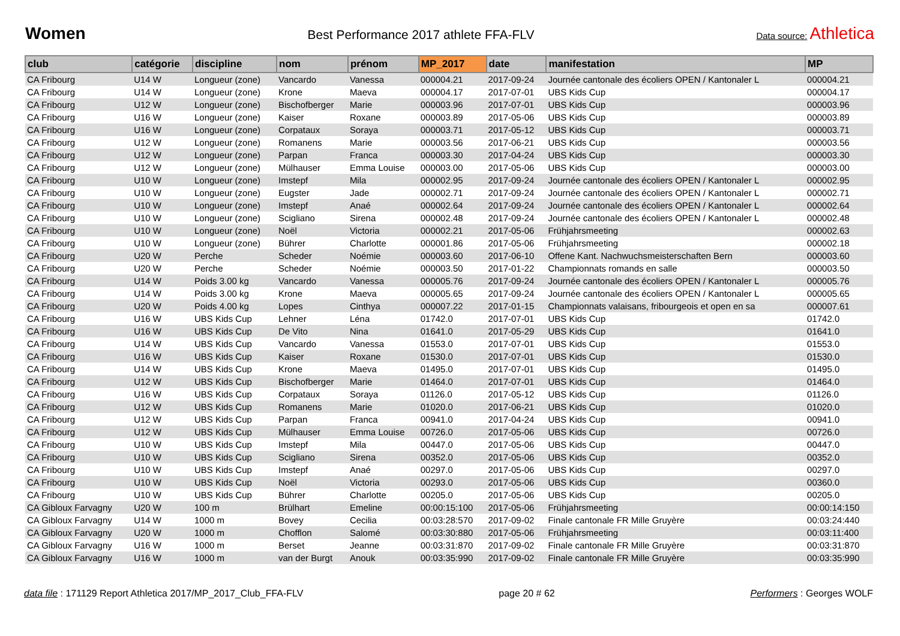Women
Best Performance 2017 athlete FFA-FLV
Data source: Athletica
| club | catégorie | discipline | nom | prénom | MP_2017 | date | manifestation | MP |
| --- | --- | --- | --- | --- | --- | --- | --- | --- |
| CA Fribourg | U14 W | Longueur (zone) | Vancardo | Vanessa | 000004.21 | 2017-09-24 | Journée cantonale des écoliers OPEN / Kantonaler L | 000004.21 |
| CA Fribourg | U14 W | Longueur (zone) | Krone | Maeva | 000004.17 | 2017-07-01 | UBS Kids Cup | 000004.17 |
| CA Fribourg | U12 W | Longueur (zone) | Bischofberger | Marie | 000003.96 | 2017-07-01 | UBS Kids Cup | 000003.96 |
| CA Fribourg | U16 W | Longueur (zone) | Kaiser | Roxane | 000003.89 | 2017-05-06 | UBS Kids Cup | 000003.89 |
| CA Fribourg | U16 W | Longueur (zone) | Corpataux | Soraya | 000003.71 | 2017-05-12 | UBS Kids Cup | 000003.71 |
| CA Fribourg | U12 W | Longueur (zone) | Romanens | Marie | 000003.56 | 2017-06-21 | UBS Kids Cup | 000003.56 |
| CA Fribourg | U12 W | Longueur (zone) | Parpan | Franca | 000003.30 | 2017-04-24 | UBS Kids Cup | 000003.30 |
| CA Fribourg | U12 W | Longueur (zone) | Mülhauser | Emma Louise | 000003.00 | 2017-05-06 | UBS Kids Cup | 000003.00 |
| CA Fribourg | U10 W | Longueur (zone) | Imstepf | Mila | 000002.95 | 2017-09-24 | Journée cantonale des écoliers OPEN / Kantonaler L | 000002.95 |
| CA Fribourg | U10 W | Longueur (zone) | Eugster | Jade | 000002.71 | 2017-09-24 | Journée cantonale des écoliers OPEN / Kantonaler L | 000002.71 |
| CA Fribourg | U10 W | Longueur (zone) | Imstepf | Anaé | 000002.64 | 2017-09-24 | Journée cantonale des écoliers OPEN / Kantonaler L | 000002.64 |
| CA Fribourg | U10 W | Longueur (zone) | Scigliano | Sirena | 000002.48 | 2017-09-24 | Journée cantonale des écoliers OPEN / Kantonaler L | 000002.48 |
| CA Fribourg | U10 W | Longueur (zone) | Noël | Victoria | 000002.21 | 2017-05-06 | Frühjahrsmeeting | 000002.63 |
| CA Fribourg | U10 W | Longueur (zone) | Bührer | Charlotte | 000001.86 | 2017-05-06 | Frühjahrsmeeting | 000002.18 |
| CA Fribourg | U20 W | Perche | Scheder | Noémie | 000003.60 | 2017-06-10 | Offene Kant. Nachwuchsmeisterschaften Bern | 000003.60 |
| CA Fribourg | U20 W | Perche | Scheder | Noémie | 000003.50 | 2017-01-22 | Championnats romands en salle | 000003.50 |
| CA Fribourg | U14 W | Poids 3.00 kg | Vancardo | Vanessa | 000005.76 | 2017-09-24 | Journée cantonale des écoliers OPEN / Kantonaler L | 000005.76 |
| CA Fribourg | U14 W | Poids 3.00 kg | Krone | Maeva | 000005.65 | 2017-09-24 | Journée cantonale des écoliers OPEN / Kantonaler L | 000005.65 |
| CA Fribourg | U20 W | Poids 4.00 kg | Lopes | Cinthya | 000007.22 | 2017-01-15 | Championnats valaisans, fribourgeois et open en sa | 000007.61 |
| CA Fribourg | U16 W | UBS Kids Cup | Lehner | Léna | 01742.0 | 2017-07-01 | UBS Kids Cup | 01742.0 |
| CA Fribourg | U16 W | UBS Kids Cup | De Vito | Nina | 01641.0 | 2017-05-29 | UBS Kids Cup | 01641.0 |
| CA Fribourg | U14 W | UBS Kids Cup | Vancardo | Vanessa | 01553.0 | 2017-07-01 | UBS Kids Cup | 01553.0 |
| CA Fribourg | U16 W | UBS Kids Cup | Kaiser | Roxane | 01530.0 | 2017-07-01 | UBS Kids Cup | 01530.0 |
| CA Fribourg | U14 W | UBS Kids Cup | Krone | Maeva | 01495.0 | 2017-07-01 | UBS Kids Cup | 01495.0 |
| CA Fribourg | U12 W | UBS Kids Cup | Bischofberger | Marie | 01464.0 | 2017-07-01 | UBS Kids Cup | 01464.0 |
| CA Fribourg | U16 W | UBS Kids Cup | Corpataux | Soraya | 01126.0 | 2017-05-12 | UBS Kids Cup | 01126.0 |
| CA Fribourg | U12 W | UBS Kids Cup | Romanens | Marie | 01020.0 | 2017-06-21 | UBS Kids Cup | 01020.0 |
| CA Fribourg | U12 W | UBS Kids Cup | Parpan | Franca | 00941.0 | 2017-04-24 | UBS Kids Cup | 00941.0 |
| CA Fribourg | U12 W | UBS Kids Cup | Mülhauser | Emma Louise | 00726.0 | 2017-05-06 | UBS Kids Cup | 00726.0 |
| CA Fribourg | U10 W | UBS Kids Cup | Imstepf | Mila | 00447.0 | 2017-05-06 | UBS Kids Cup | 00447.0 |
| CA Fribourg | U10 W | UBS Kids Cup | Scigliano | Sirena | 00352.0 | 2017-05-06 | UBS Kids Cup | 00352.0 |
| CA Fribourg | U10 W | UBS Kids Cup | Imstepf | Anaé | 00297.0 | 2017-05-06 | UBS Kids Cup | 00297.0 |
| CA Fribourg | U10 W | UBS Kids Cup | Noël | Victoria | 00293.0 | 2017-05-06 | UBS Kids Cup | 00360.0 |
| CA Fribourg | U10 W | UBS Kids Cup | Bührer | Charlotte | 00205.0 | 2017-05-06 | UBS Kids Cup | 00205.0 |
| CA Gibloux Farvagny | U20 W | 100 m | Brülhart | Emeline | 00:00:15:100 | 2017-05-06 | Frühjahrsmeeting | 00:00:14:150 |
| CA Gibloux Farvagny | U14 W | 1000 m | Bovey | Cecilia | 00:03:28:570 | 2017-09-02 | Finale cantonale FR Mille Gruyère | 00:03:24:440 |
| CA Gibloux Farvagny | U20 W | 1000 m | Chofflon | Salomé | 00:03:30:880 | 2017-05-06 | Frühjahrsmeeting | 00:03:11:400 |
| CA Gibloux Farvagny | U16 W | 1000 m | Berset | Jeanne | 00:03:31:870 | 2017-09-02 | Finale cantonale FR Mille Gruyère | 00:03:31:870 |
| CA Gibloux Farvagny | U16 W | 1000 m | van der Burgt | Anouk | 00:03:35:990 | 2017-09-02 | Finale cantonale FR Mille Gruyère | 00:03:35:990 |
data file : 171129 Report Athletica 2017/MP_2017_Club_FFA-FLV
page 20 # 62 Performers : Georges WOLF